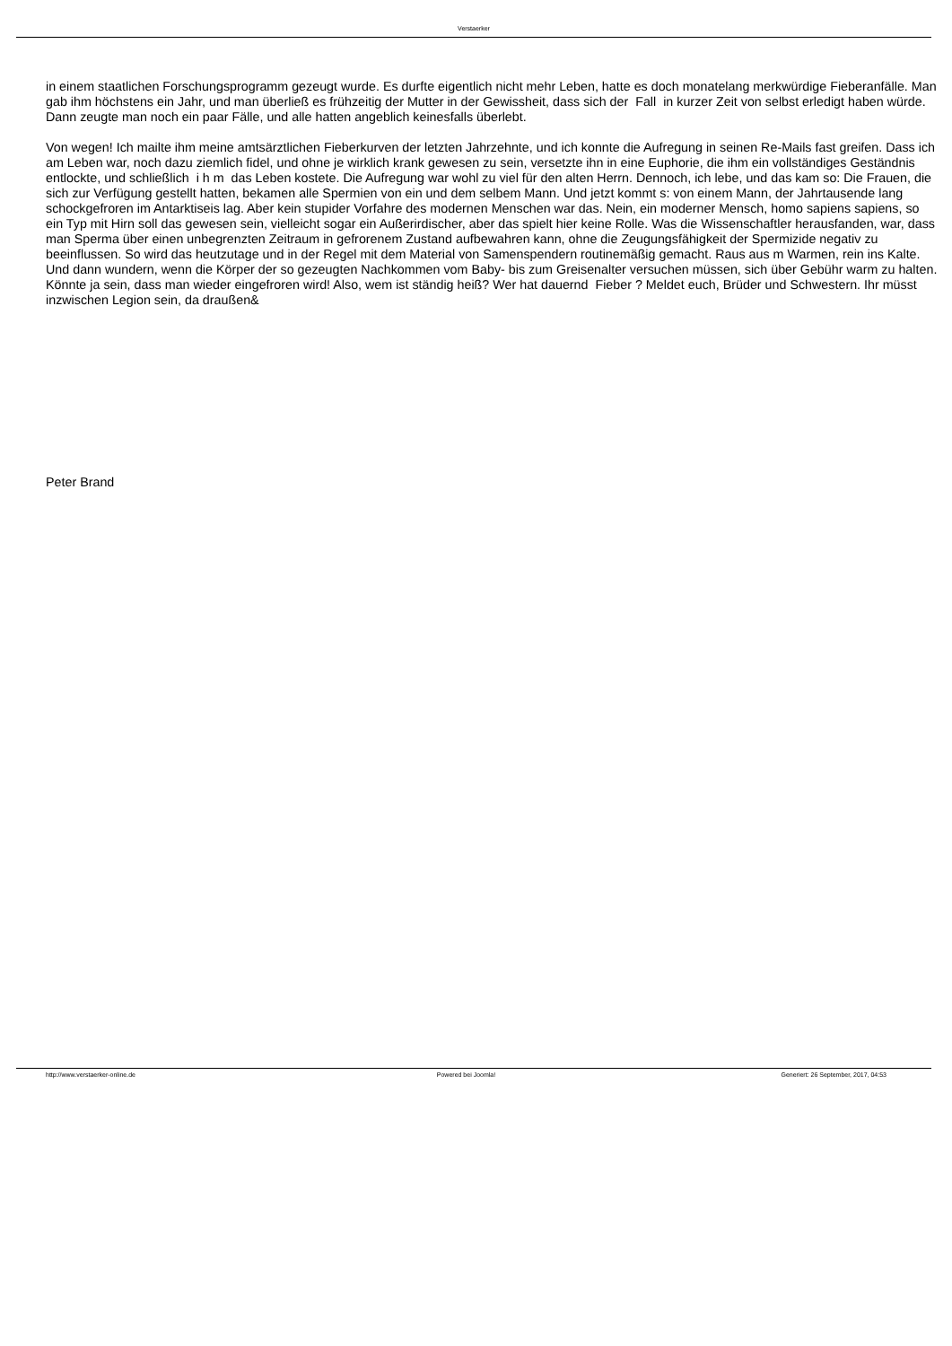Verstaerker
in einem staatlichen Forschungsprogramm gezeugt wurde. Es durfte eigentlich nicht mehr Leben, hatte es doch monatelang merkwürdige Fieberanfälle. Man gab ihm höchstens ein Jahr, und man überließ es frühzeitig der Mutter in der Gewissheit, dass sich der Fall in kurzer Zeit von selbst erledigt haben würde. Dann zeugte man noch ein paar Fälle, und alle hatten angeblich keinesfalls überlebt.
Von wegen! Ich mailte ihm meine amtsärztlichen Fieberkurven der letzten Jahrzehnte, und ich konnte die Aufregung in seinen Re-Mails fast greifen. Dass ich am Leben war, noch dazu ziemlich fidel, und ohne je wirklich krank gewesen zu sein, versetzte ihn in eine Euphorie, die ihm ein vollständiges Geständnis entlockte, und schließlich i h m das Leben kostete. Die Aufregung war wohl zu viel für den alten Herrn. Dennoch, ich lebe, und das kam so: Die Frauen, die sich zur Verfügung gestellt hatten, bekamen alle Spermien von ein und dem selbem Mann. Und jetzt kommt s: von einem Mann, der Jahrtausende lang schockgefroren im Antarktiseis lag. Aber kein stupider Vorfahre des modernen Menschen war das. Nein, ein moderner Mensch, homo sapiens sapiens, so ein Typ mit Hirn soll das gewesen sein, vielleicht sogar ein Außerirdischer, aber das spielt hier keine Rolle. Was die Wissenschaftler herausfanden, war, dass man Sperma über einen unbegrenzten Zeitraum in gefrorenem Zustand aufbewahren kann, ohne die Zeugungsfähigkeit der Spermizide negativ zu beeinflussen. So wird das heutzutage und in der Regel mit dem Material von Samenspendern routinemäßig gemacht. Raus aus m Warmen, rein ins Kalte. Und dann wundern, wenn die Körper der so gezeugten Nachkommen vom Baby- bis zum Greisenalter versuchen müssen, sich über Gebühr warm zu halten. Könnte ja sein, dass man wieder eingefroren wird! Also, wem ist ständig heiß? Wer hat dauernd Fieber ? Meldet euch, Brüder und Schwestern. Ihr müsst inzwischen Legion sein, da draußen&
Peter Brand
http://www.verstaerker-online.de
Powered bei Joomla! Generiert: 26 September, 2017, 04:53